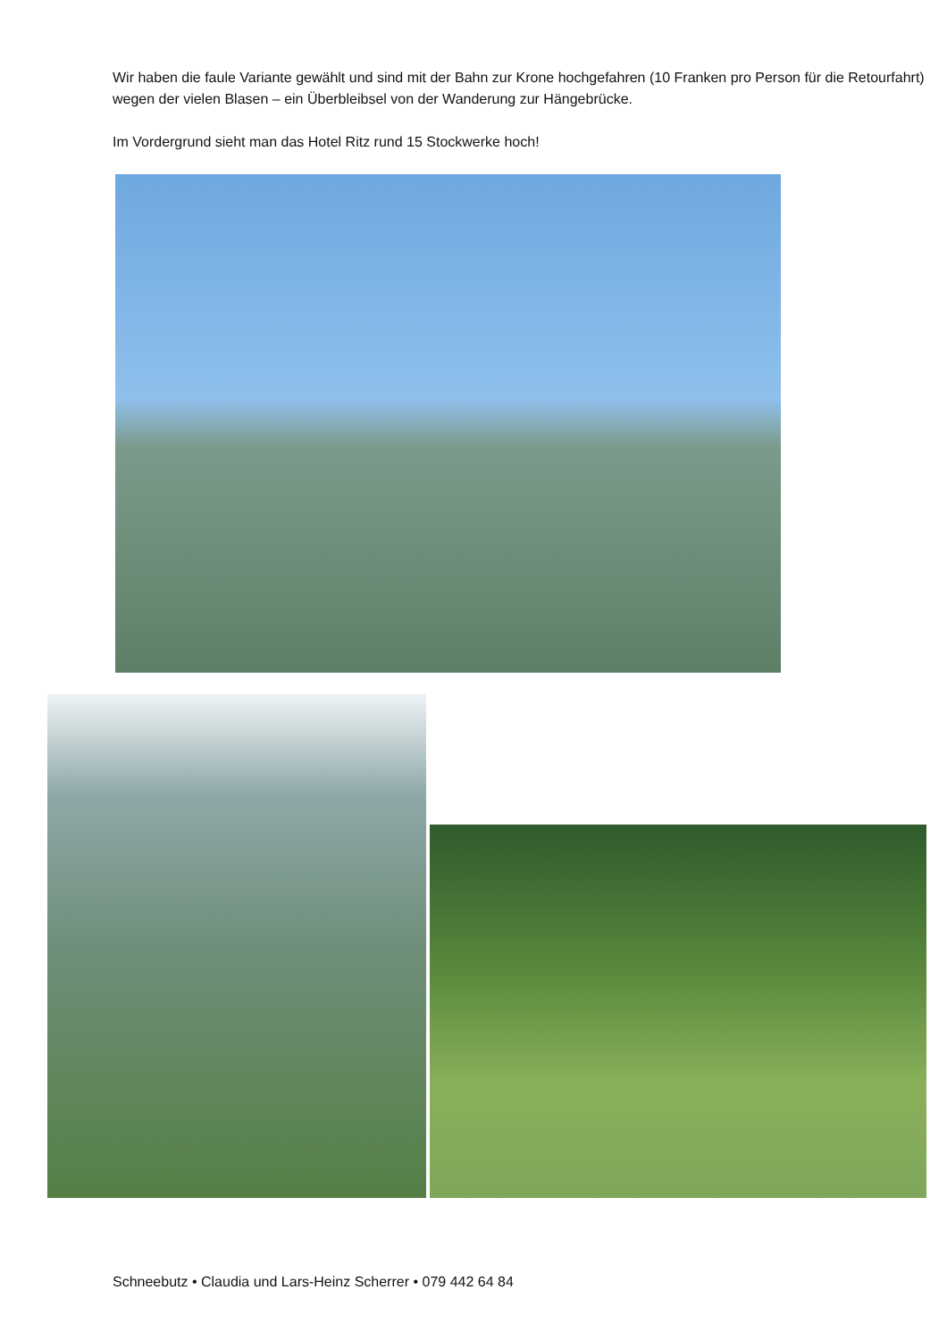Wir haben die faule Variante gewählt und sind mit der Bahn zur Krone hochgefahren (10 Franken pro Person für die Retourfahrt) wegen der vielen Blasen – ein Überbleibsel von der Wanderung zur Hängebrücke.
Im Vordergrund sieht man das Hotel Ritz rund 15 Stockwerke hoch!
Schneebutz • Claudia und Lars-Heinz Scherrer • 079 442 64 84